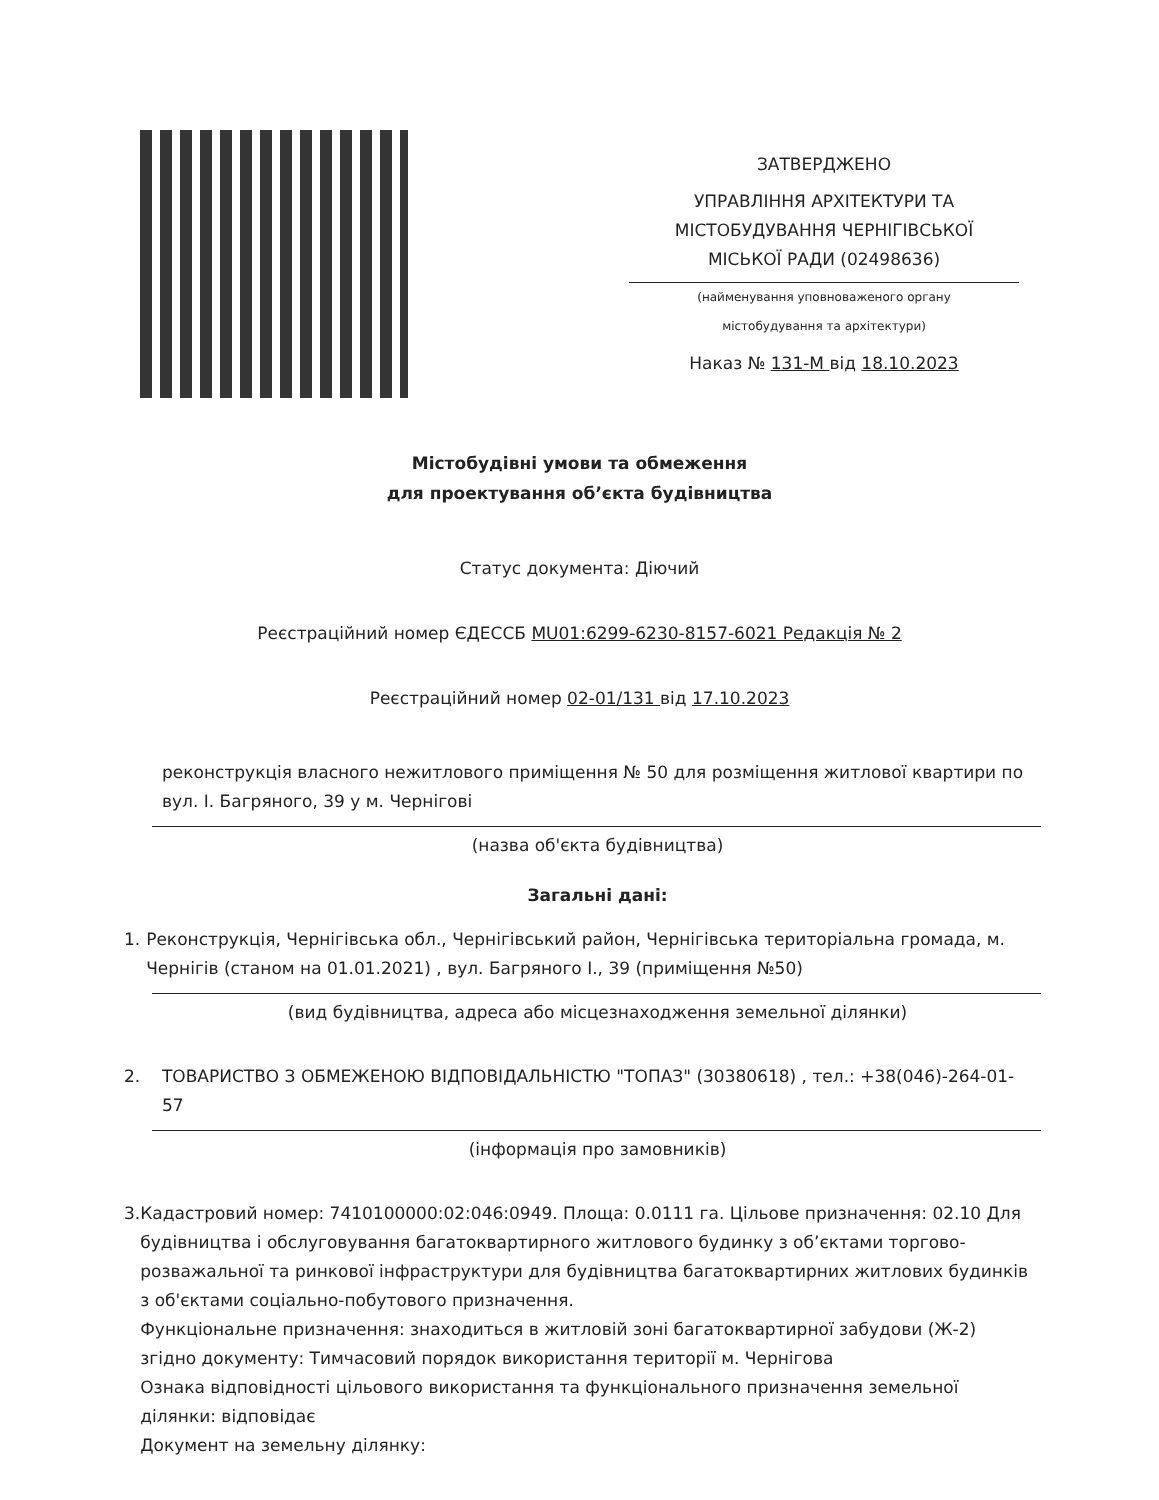ЗАТВЕРДЖЕНО
УПРАВЛІННЯ АРХІТЕКТУРИ ТА
МІСТОБУДУВАННЯ ЧЕРНІГІВСЬКОЇ
МІСЬКОЇ РАДИ (02498636)
(найменування уповноваженого органу
містобудування та архітектури)
Наказ № 131-М від 18.10.2023
Містобудівні умови та обмеження
для проектування об’єкта будівництва
Статус документа: Діючий
Реєстраційний номер ЄДЕССБ MU01:6299-6230-8157-6021 Редакція № 2
Реєстраційний номер 02-01/131 від 17.10.2023
реконструкція власного нежитлового приміщення № 50 для розміщення житлової квартири по вул. І. Багряного, 39 у м. Чернігові
(назва об'єкта будівництва)
Загальні дані:
1. Реконструкція, Чернігівська обл., Чернігівський район, Чернігівська територіальна громада, м. Чернігів (станом на 01.01.2021) , вул. Багряного І., 39 (приміщення №50)
(вид будівництва, адреса або місцезнаходження земельної ділянки)
2. ТОВАРИСТВО З ОБМЕЖЕНОЮ ВІДПОВІДАЛЬНІСТЮ "ТОПАЗ" (30380618) , тел.: +38(046)-264-01-57
(інформація про замовників)
3. Кадастровий номер: 7410100000:02:046:0949. Площа: 0.0111 га. Цільове призначення: 02.10 Для будівництва і обслуговування багатоквартирного житлового будинку з об’єктами торгово-розважальної та ринкової інфраструктури для будівництва багатоквартирних житлових будинків з об'єктами соціально-побутового призначення.
Функціональне призначення: знаходиться в житловій зоні багатоквартирної забудови (Ж-2) згідно документу: Тимчасовий порядок використання території м. Чернігова
Ознака відповідності цільового використання та функціонального призначення земельної ділянки: відповідає
Документ на земельну ділянку: